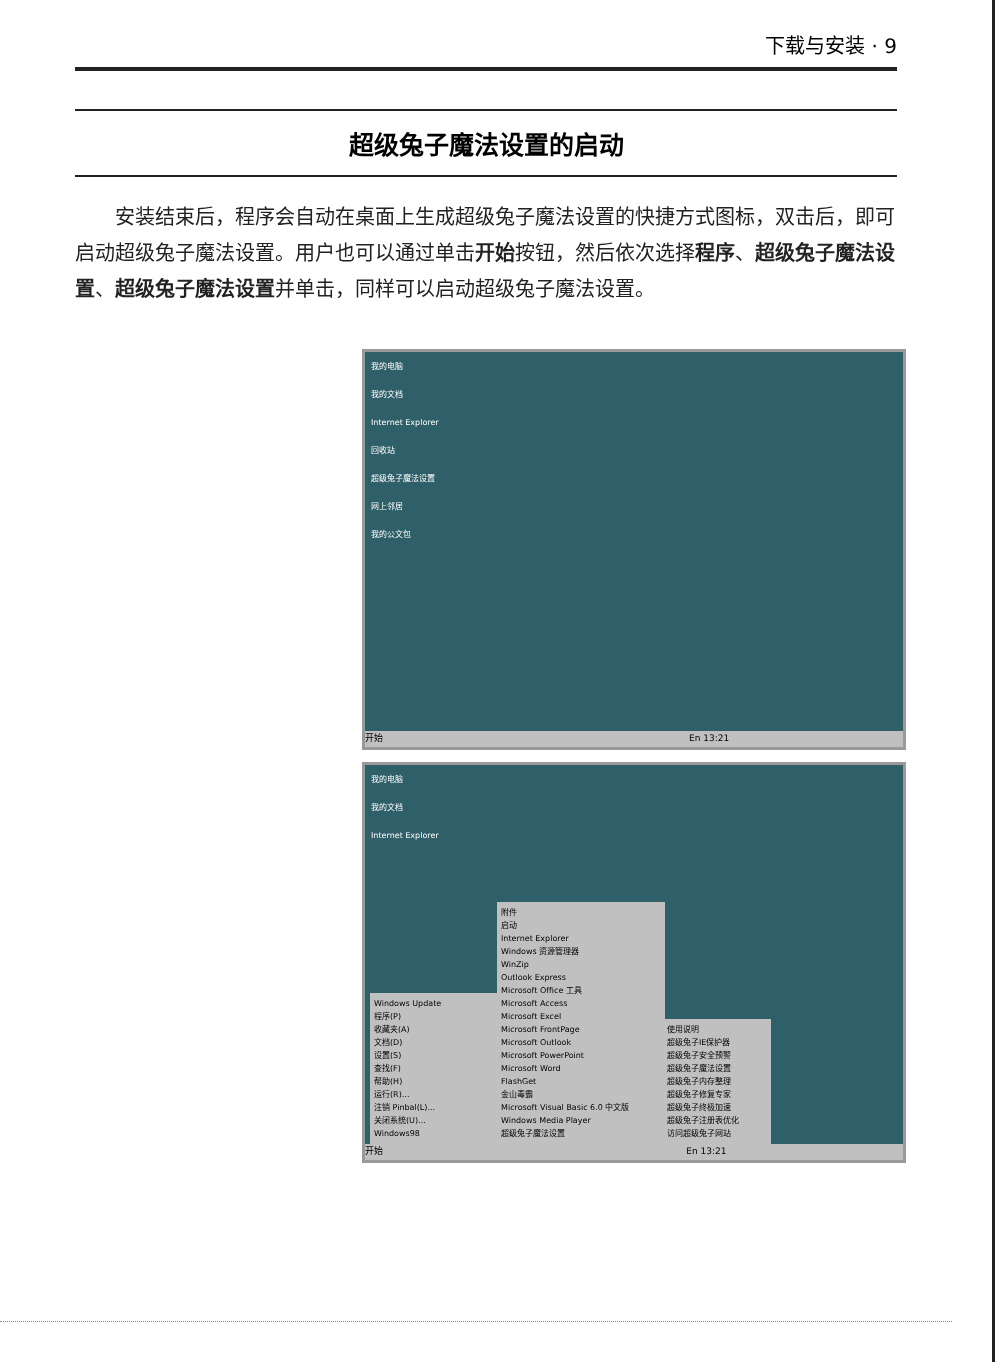下载与安装 · 9
超级兔子魔法设置的启动
安装结束后，程序会自动在桌面上生成超级兔子魔法设置的快捷方式图标，双击后，即可启动超级兔子魔法设置。用户也可以通过单击开始按钮，然后依次选择程序、超级兔子魔法设置、超级兔子魔法设置并单击，同样可以启动超级兔子魔法设置。
我的电脑
我的文档
Internet Explorer
回收站
超级兔子魔法设置
网上邻居
我的公文包
开始 En 13:21
我的电脑
我的文档
Internet Explorer
Windows Update
程序(P)
收藏夹(A)
文档(D)
设置(S)
查找(F)
帮助(H)
运行(R)...
注销 Pinbal(L)...
关闭系统(U)...
Windows98
附件
启动
Internet Explorer
Windows 资源管理器
WinZip
Outlook Express
Microsoft Office 工具
Microsoft Access
Microsoft Excel
Microsoft FrontPage
Microsoft Outlook
Microsoft PowerPoint
Microsoft Word
FlashGet
金山毒霸
Microsoft Visual Basic 6.0 中文版
Windows Media Player
超级兔子魔法设置
使用说明
超级兔子IE保护器
超级兔子安全预警
超级兔子魔法设置
超级兔子内存整理
超级兔子修复专家
超级兔子终极加速
超级兔子注册表优化
访问超级兔子网站
开始 En 13:21